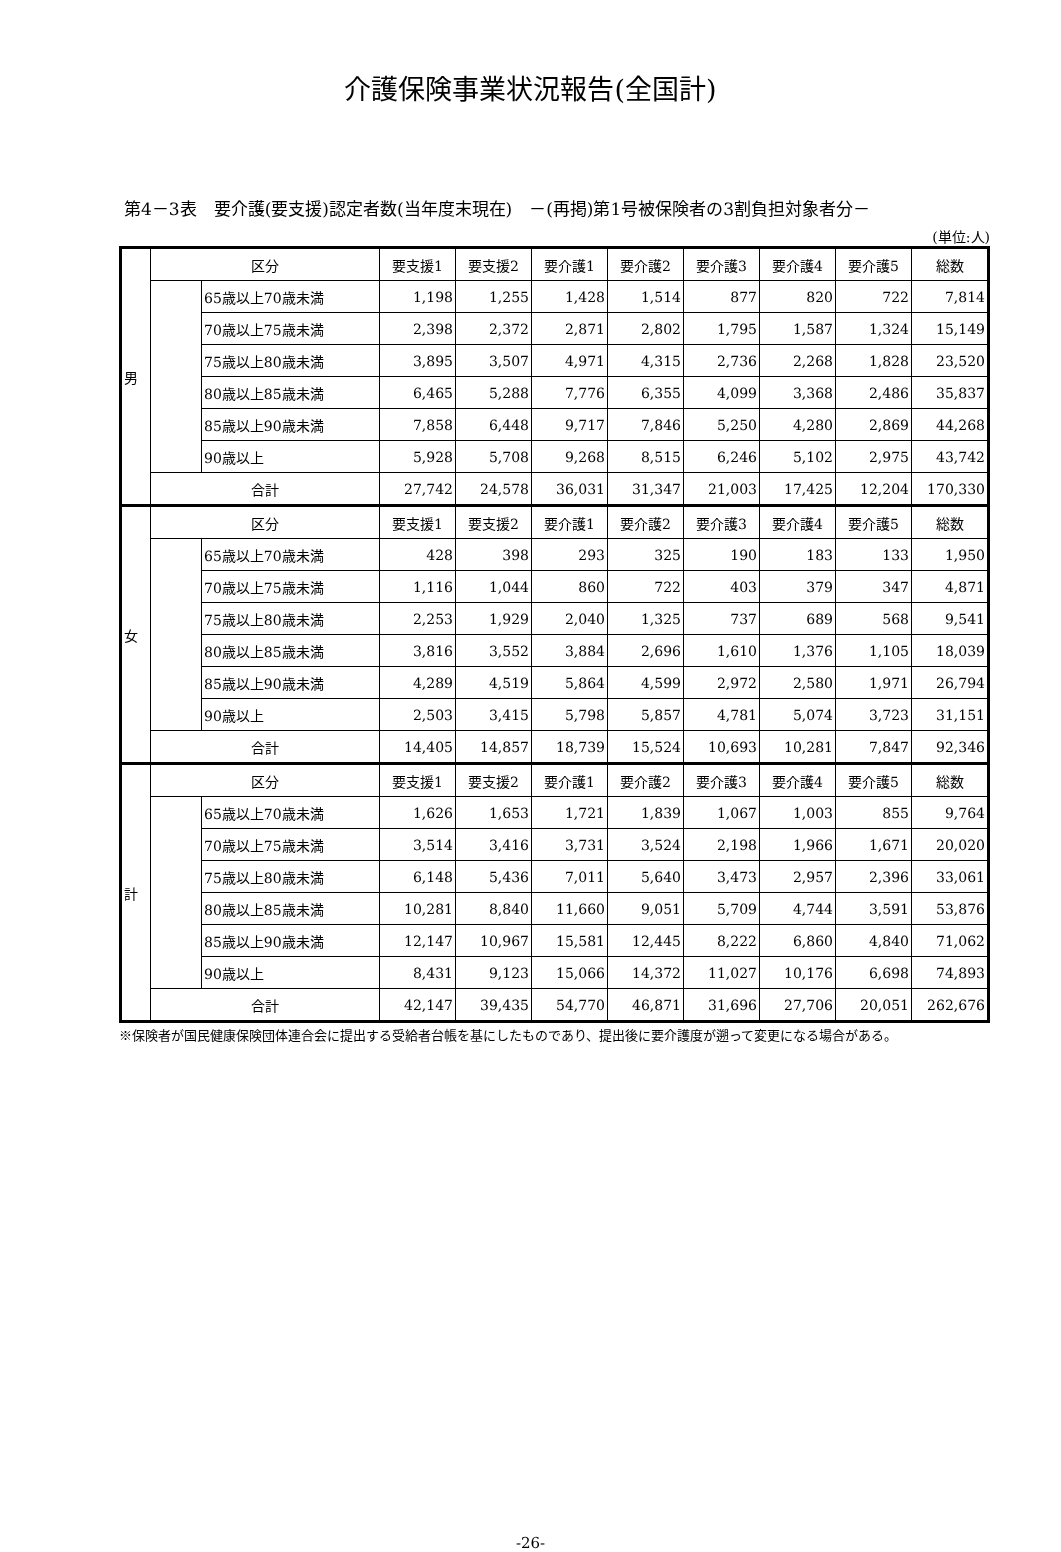介護保険事業状況報告(全国計)
第4－3表　要介護(要支援)認定者数(当年度末現在)　－(再掲)第1号被保険者の3割負担対象者分－
(単位:人)
| 男 | 区分 | | 要支援1 | 要支援2 | 要介護1 | 要介護2 | 要介護3 | 要介護4 | 要介護5 | 総数 |
| | | 65歳以上70歳未満 | 1,198 | 1,255 | 1,428 | 1,514 | 877 | 820 | 722 | 7,814 |
| | | 70歳以上75歳未満 | 2,398 | 2,372 | 2,871 | 2,802 | 1,795 | 1,587 | 1,324 | 15,149 |
| | | 75歳以上80歳未満 | 3,895 | 3,507 | 4,971 | 4,315 | 2,736 | 2,268 | 1,828 | 23,520 |
| | | 80歳以上85歳未満 | 6,465 | 5,288 | 7,776 | 6,355 | 4,099 | 3,368 | 2,486 | 35,837 |
| | | 85歳以上90歳未満 | 7,858 | 6,448 | 9,717 | 7,846 | 5,250 | 4,280 | 2,869 | 44,268 |
| | | 90歳以上 | 5,928 | 5,708 | 9,268 | 8,515 | 6,246 | 5,102 | 2,975 | 43,742 |
| | 合計 | | 27,742 | 24,578 | 36,031 | 31,347 | 21,003 | 17,425 | 12,204 | 170,330 |
| 女 | 区分 | | 要支援1 | 要支援2 | 要介護1 | 要介護2 | 要介護3 | 要介護4 | 要介護5 | 総数 |
| | | 65歳以上70歳未満 | 428 | 398 | 293 | 325 | 190 | 183 | 133 | 1,950 |
| | | 70歳以上75歳未満 | 1,116 | 1,044 | 860 | 722 | 403 | 379 | 347 | 4,871 |
| | | 75歳以上80歳未満 | 2,253 | 1,929 | 2,040 | 1,325 | 737 | 689 | 568 | 9,541 |
| | | 80歳以上85歳未満 | 3,816 | 3,552 | 3,884 | 2,696 | 1,610 | 1,376 | 1,105 | 18,039 |
| | | 85歳以上90歳未満 | 4,289 | 4,519 | 5,864 | 4,599 | 2,972 | 2,580 | 1,971 | 26,794 |
| | | 90歳以上 | 2,503 | 3,415 | 5,798 | 5,857 | 4,781 | 5,074 | 3,723 | 31,151 |
| | 合計 | | 14,405 | 14,857 | 18,739 | 15,524 | 10,693 | 10,281 | 7,847 | 92,346 |
| 計 | 区分 | | 要支援1 | 要支援2 | 要介護1 | 要介護2 | 要介護3 | 要介護4 | 要介護5 | 総数 |
| | | 65歳以上70歳未満 | 1,626 | 1,653 | 1,721 | 1,839 | 1,067 | 1,003 | 855 | 9,764 |
| | | 70歳以上75歳未満 | 3,514 | 3,416 | 3,731 | 3,524 | 2,198 | 1,966 | 1,671 | 20,020 |
| | | 75歳以上80歳未満 | 6,148 | 5,436 | 7,011 | 5,640 | 3,473 | 2,957 | 2,396 | 33,061 |
| | | 80歳以上85歳未満 | 10,281 | 8,840 | 11,660 | 9,051 | 5,709 | 4,744 | 3,591 | 53,876 |
| | | 85歳以上90歳未満 | 12,147 | 10,967 | 15,581 | 12,445 | 8,222 | 6,860 | 4,840 | 71,062 |
| | | 90歳以上 | 8,431 | 9,123 | 15,066 | 14,372 | 11,027 | 10,176 | 6,698 | 74,893 |
| | 合計 | | 42,147 | 39,435 | 54,770 | 46,871 | 31,696 | 27,706 | 20,051 | 262,676 |
※保険者が国民健康保険団体連合会に提出する受給者台帳を基にしたものであり、提出後に要介護度が遡って変更になる場合がある。
-26-